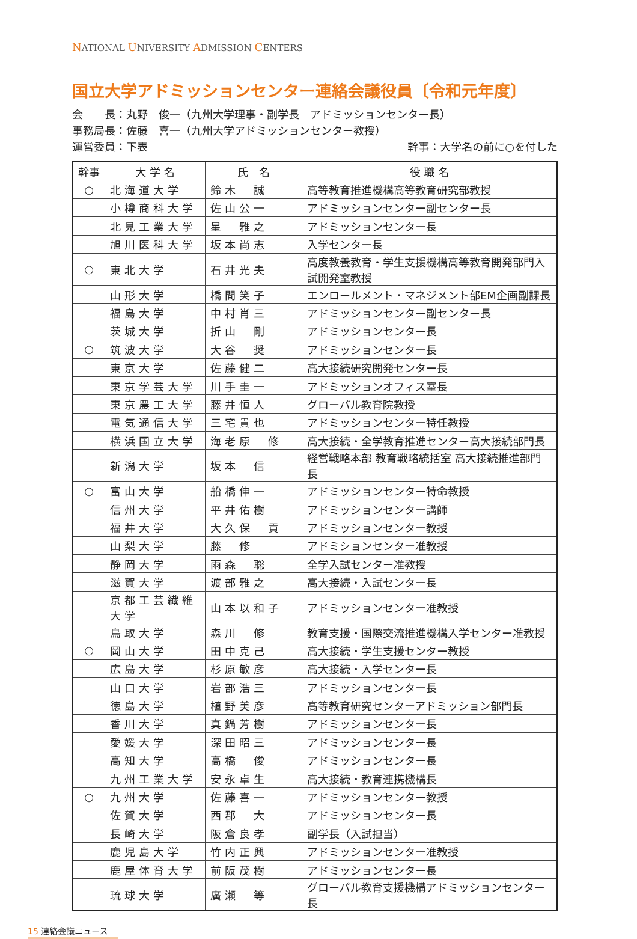NATIONAL UNIVERSITY ADMISSION CENTERS
国立大学アドミッションセンター連絡会議役員〔令和元年度〕
会　　長：丸野　俊一（九州大学理事・副学長　アドミッションセンター長）
事務局長：佐藤　喜一（九州大学アドミッションセンター教授）
運営委員：下表 幹事：大学名の前に○を付した
| 幹事 | 大 学 名 | 氏 名 | 役 職 名 |
| --- | --- | --- | --- |
| ○ | 北海道大学 | 鈴木 誠 | 高等教育推進機構高等教育研究部教授 |
| | 小樽商科大学 | 佐山公一 | アドミッションセンター副センター長 |
| | 北見工業大学 | 星 雅之 | アドミッションセンター長 |
| | 旭川医科大学 | 坂本尚志 | 入学センター長 |
| ○ | 東北大学 | 石井光夫 | 高度教養教育・学生支援機構高等教育開発部門入試開発室教授 |
| | 山形大学 | 橋間笑子 | エンロールメント・マネジメント部EM企画副課長 |
| | 福島大学 | 中村肖三 | アドミッションセンター副センター長 |
| | 茨城大学 | 折山 剛 | アドミッションセンター長 |
| ○ | 筑波大学 | 大谷 奨 | アドミッションセンター長 |
| | 東京大学 | 佐藤健二 | 高大接続研究開発センター長 |
| | 東京学芸大学 | 川手圭一 | アドミッションオフィス室長 |
| | 東京農工大学 | 藤井恒人 | グローバル教育院教授 |
| | 電気通信大学 | 三宅貴也 | アドミッションセンター特任教授 |
| | 横浜国立大学 | 海老原 修 | 高大接続・全学教育推進センター高大接続部門長 |
| | 新潟大学 | 坂本 信 | 経営戦略本部 教育戦略統括室 高大接続推進部門長 |
| ○ | 富山大学 | 船橋伸一 | アドミッションセンター特命教授 |
| | 信州大学 | 平井佑樹 | アドミッションセンター講師 |
| | 福井大学 | 大久保 貢 | アドミッションセンター教授 |
| | 山梨大学 | 藤 修 | アドミションセンター准教授 |
| | 静岡大学 | 雨森 聡 | 全学入試センター准教授 |
| | 滋賀大学 | 渡部雅之 | 高大接続・入試センター長 |
| | 京都工芸繊維大学 | 山本以和子 | アドミッションセンター准教授 |
| | 鳥取大学 | 森川 修 | 教育支援・国際交流推進機構入学センター准教授 |
| ○ | 岡山大学 | 田中克己 | 高大接続・学生支援センター教授 |
| | 広島大学 | 杉原敏彦 | 高大接続・入学センター長 |
| | 山口大学 | 岩部浩三 | アドミッションセンター長 |
| | 徳島大学 | 植野美彦 | 高等教育研究センターアドミッション部門長 |
| | 香川大学 | 真鍋芳樹 | アドミッションセンター長 |
| | 愛媛大学 | 深田昭三 | アドミッションセンター長 |
| | 高知大学 | 高橋 俊 | アドミッションセンター長 |
| | 九州工業大学 | 安永卓生 | 高大接続・教育連携機構長 |
| ○ | 九州大学 | 佐藤喜一 | アドミッションセンター教授 |
| | 佐賀大学 | 西郡 大 | アドミッションセンター長 |
| | 長崎大学 | 阪倉良孝 | 副学長（入試担当） |
| | 鹿児島大学 | 竹内正興 | アドミッションセンター准教授 |
| | 鹿屋体育大学 | 前阪茂樹 | アドミッションセンター長 |
| | 琉球大学 | 廣瀬 等 | グローバル教育支援機構アドミッションセンター長 |
15 連絡会議ニュース